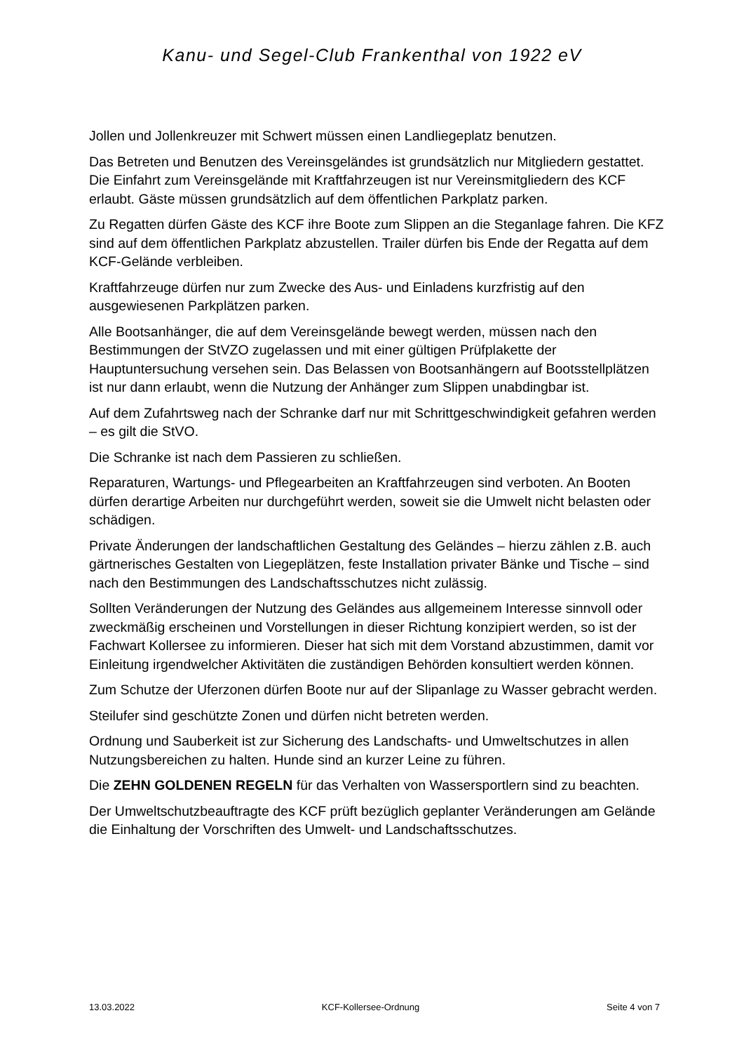Kanu- und Segel-Club Frankenthal von 1922 eV
Jollen und Jollenkreuzer mit Schwert müssen einen Landliegeplatz benutzen.
Das Betreten und Benutzen des Vereinsgeländes ist grundsätzlich nur Mitgliedern gestattet. Die Einfahrt zum Vereinsgelände mit Kraftfahrzeugen ist nur Vereinsmitgliedern des KCF erlaubt. Gäste müssen grundsätzlich auf dem öffentlichen Parkplatz parken.
Zu Regatten dürfen Gäste des KCF ihre Boote zum Slippen an die Steganlage fahren. Die KFZ sind auf dem öffentlichen Parkplatz abzustellen. Trailer dürfen bis Ende der Regatta auf dem KCF-Gelände verbleiben.
Kraftfahrzeuge dürfen nur zum Zwecke des Aus- und Einladens kurzfristig auf den ausgewiesenen Parkplätzen parken.
Alle Bootsanhänger, die auf dem Vereinsgelände bewegt werden, müssen nach den Bestimmungen der StVZO zugelassen und mit einer gültigen Prüfplakette der Hauptuntersuchung versehen sein. Das Belassen von Bootsanhängern auf Bootsstellplätzen ist nur dann erlaubt, wenn die Nutzung der Anhänger zum Slippen unabdingbar ist.
Auf dem Zufahrtsweg nach der Schranke darf nur mit Schrittgeschwindigkeit gefahren werden – es gilt die StVO.
Die Schranke ist nach dem Passieren zu schließen.
Reparaturen, Wartungs- und Pflegearbeiten an Kraftfahrzeugen sind verboten. An Booten dürfen derartige Arbeiten nur durchgeführt werden, soweit sie die Umwelt nicht belasten oder schädigen.
Private Änderungen der landschaftlichen Gestaltung des Geländes – hierzu zählen z.B. auch gärtnerisches Gestalten von Liegeplätzen, feste Installation privater Bänke und Tische – sind nach den Bestimmungen des Landschaftsschutzes nicht zulässig.
Sollten Veränderungen der Nutzung des Geländes aus allgemeinem Interesse sinnvoll oder zweckmäßig erscheinen und Vorstellungen in dieser Richtung konzipiert werden, so ist der Fachwart Kollersee zu informieren. Dieser hat sich mit dem Vorstand abzustimmen, damit vor Einleitung irgendwelcher Aktivitäten die zuständigen Behörden konsultiert werden können.
Zum Schutze der Uferzonen dürfen Boote nur auf der Slipanlage zu Wasser gebracht werden.
Steilufer sind geschützte Zonen und dürfen nicht betreten werden.
Ordnung und Sauberkeit ist zur Sicherung des Landschafts- und Umweltschutzes in allen Nutzungsbereichen zu halten. Hunde sind an kurzer Leine zu führen.
Die ZEHN GOLDENEN REGELN für das Verhalten von Wassersportlern sind zu beachten.
Der Umweltschutzbeauftragte des KCF prüft bezüglich geplanter Veränderungen am Gelände die Einhaltung der Vorschriften des Umwelt- und Landschaftsschutzes.
13.03.2022 KCF-Kollersee-Ordnung Seite 4 von 7